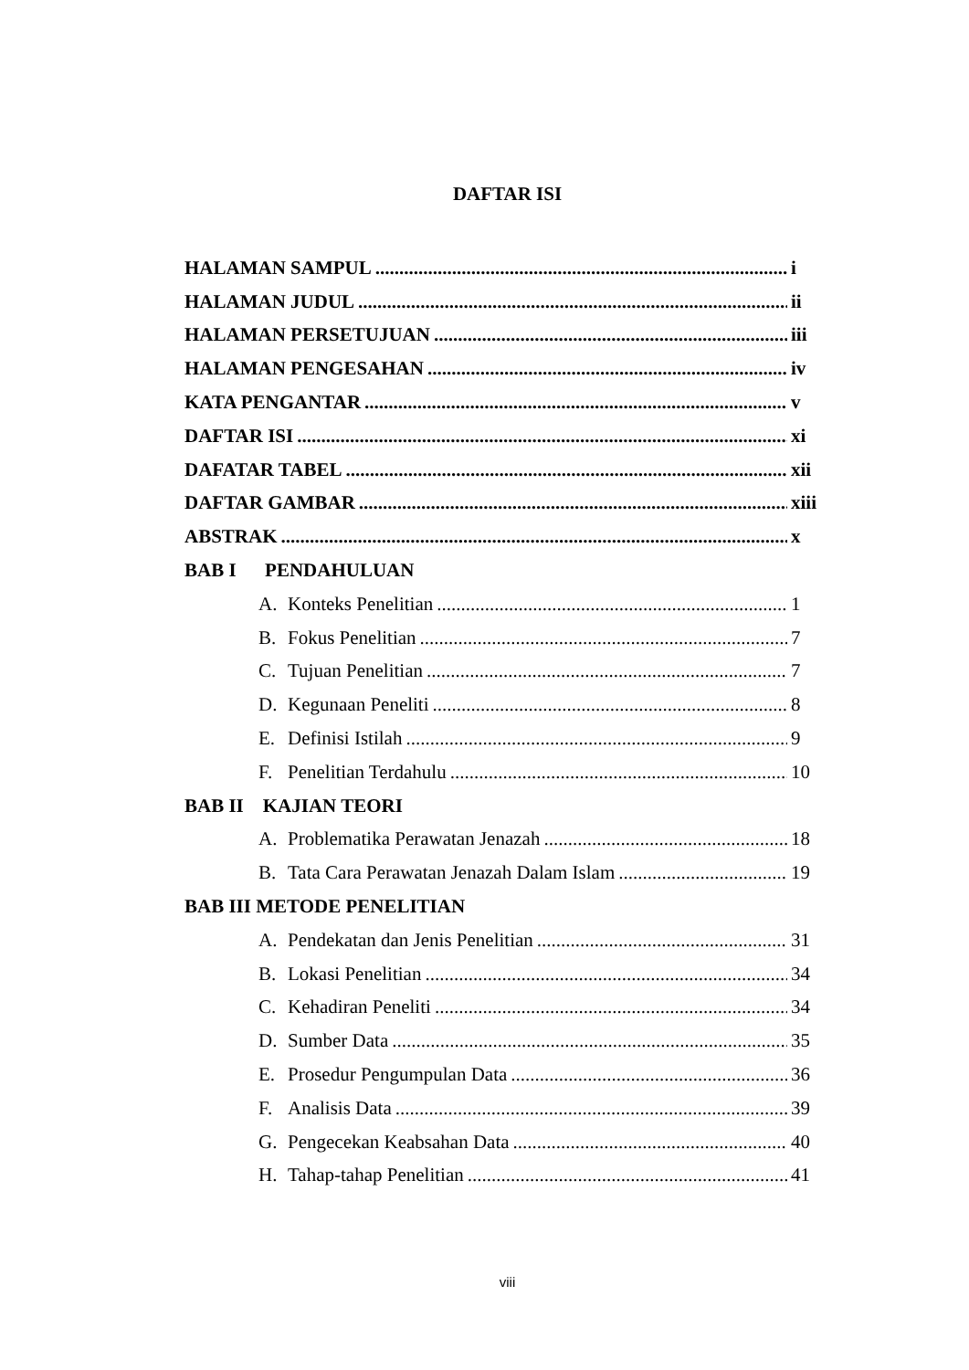DAFTAR ISI
HALAMAN SAMPUL i
HALAMAN JUDUL ii
HALAMAN PERSETUJUAN iii
HALAMAN PENGESAHAN iv
KATA PENGANTAR v
DAFTAR ISI xi
DAFATAR TABEL xii
DAFTAR GAMBAR xiii
ABSTRAK x
BAB I PENDAHULUAN
A. Konteks Penelitian 1
B. Fokus Penelitian 7
C. Tujuan Penelitian 7
D. Kegunaan Peneliti 8
E. Definisi Istilah 9
F. Penelitian Terdahulu 10
BAB II KAJIAN TEORI
A. Problematika Perawatan Jenazah 18
B. Tata Cara Perawatan Jenazah Dalam Islam 19
BAB III METODE PENELITIAN
A. Pendekatan dan Jenis Penelitian 31
B. Lokasi Penelitian 34
C. Kehadiran Peneliti 34
D. Sumber Data 35
E. Prosedur Pengumpulan Data 36
F. Analisis Data 39
G. Pengecekan Keabsahan Data 40
H. Tahap-tahap Penelitian 41
viii